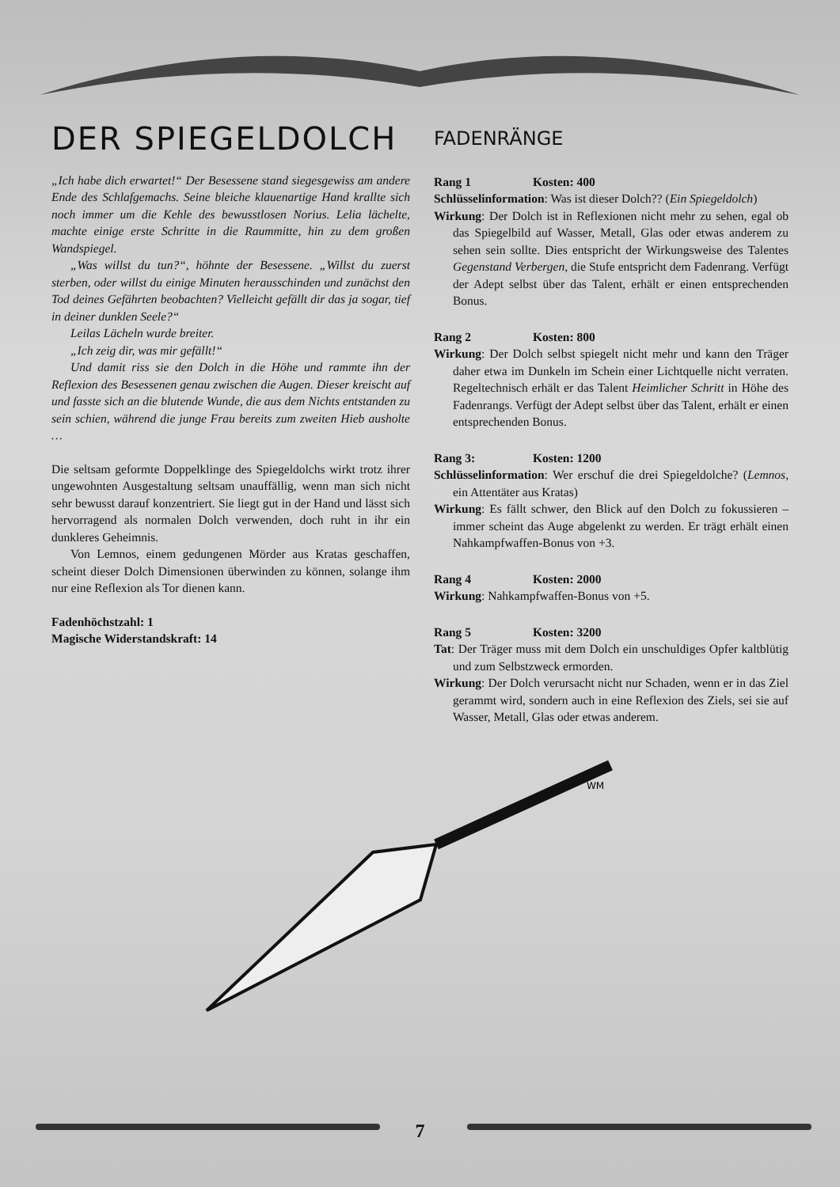DER SPIEGELDOLCH
„Ich habe dich erwartet!“ Der Besessene stand siegesgewiss am andere Ende des Schlafgemachs. Seine bleiche klauenartige Hand krallte sich noch immer um die Kehle des bewusstlosen Norius. Lelia lächelte, machte einige erste Schritte in die Raummitte, hin zu dem großen Wandspiegel.
„Was willst du tun?“, höhnte der Besessene. „Willst du zuerst sterben, oder willst du einige Minuten herausschinden und zunächst den Tod deines Gefährten beobachten? Vielleicht gefällt dir das ja sogar, tief in deiner dunklen Seele?“
Leilas Lächeln wurde breiter.
„Ich zeig dir, was mir gefällt!“
Und damit riss sie den Dolch in die Höhe und rammte ihn der Reflexion des Besessenen genau zwischen die Augen. Dieser kreischt auf und fasste sich an die blutende Wunde, die aus dem Nichts entstanden zu sein schien, während die junge Frau bereits zum zweiten Hieb ausholte …
Die seltsam geformte Doppelklinge des Spiegeldolchs wirkt trotz ihrer ungewohnten Ausgestaltung seltsam unauffällig, wenn man sich nicht sehr bewusst darauf konzentriert. Sie liegt gut in der Hand und lässt sich hervorragend als normalen Dolch verwenden, doch ruht in ihr ein dunkleres Geheimnis.
Von Lemnos, einem gedungenen Mörder aus Kratas geschaffen, scheint dieser Dolch Dimensionen überwinden zu können, solange ihm nur eine Reflexion als Tor dienen kann.
Fadenhöchstzahl: 1
Magische Widerstandskraft: 14
FADENRÄNGE
Rang 1 Kosten: 400
Schlüsselinformation: Was ist dieser Dolch?? (Ein Spiegeldolch)
Wirkung: Der Dolch ist in Reflexionen nicht mehr zu sehen, egal ob das Spiegelbild auf Wasser, Metall, Glas oder etwas anderem zu sehen sein sollte. Dies entspricht der Wirkungsweise des Talentes Gegenstand Verbergen, die Stufe entspricht dem Fadenrang. Verfügt der Adept selbst über das Talent, erhält er einen entsprechenden Bonus.
Rang 2 Kosten: 800
Wirkung: Der Dolch selbst spiegelt nicht mehr und kann den Träger daher etwa im Dunkeln im Schein einer Lichtquelle nicht verraten. Regeltechnisch erhält er das Talent Heimlicher Schritt in Höhe des Fadenrangs. Verfügt der Adept selbst über das Talent, erhält er einen entsprechenden Bonus.
Rang 3: Kosten: 1200
Schlüsselinformation: Wer erschuf die drei Spiegeldolche? (Lemnos, ein Attentäter aus Kratas)
Wirkung: Es fällt schwer, den Blick auf den Dolch zu fokussieren – immer scheint das Auge abgelenkt zu werden. Er trägt erhält einen Nahkampfwaffen-Bonus von +3.
Rang 4 Kosten: 2000
Wirkung: Nahkampfwaffen-Bonus von +5.
Rang 5 Kosten: 3200
Tat: Der Träger muss mit dem Dolch ein unschuldiges Opfer kaltblütig und zum Selbstzweck ermorden.
Wirkung: Der Dolch verursacht nicht nur Schaden, wenn er in das Ziel gerammt wird, sondern auch in eine Reflexion des Ziels, sei sie auf Wasser, Metall, Glas oder etwas anderem.
WM
7